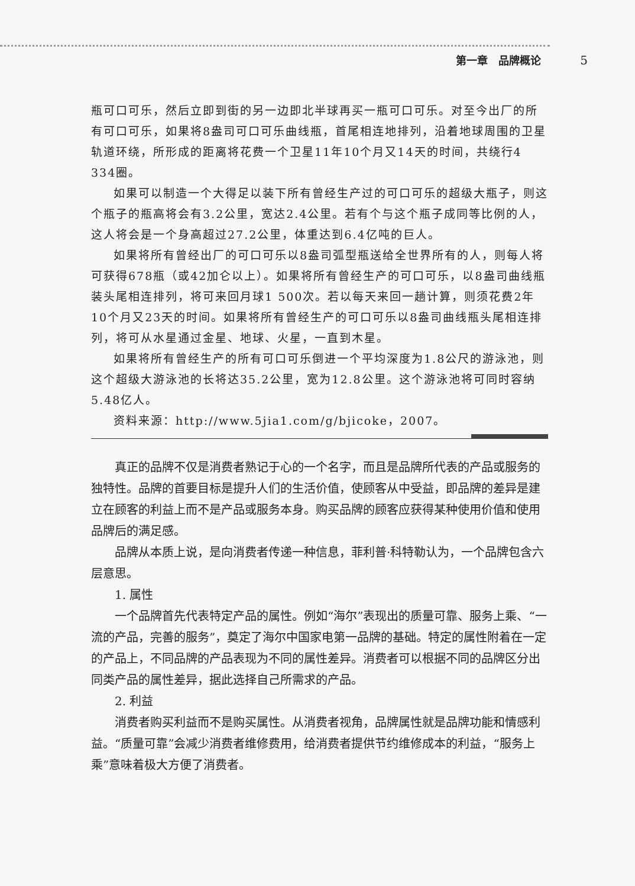第一章　品牌概论 5
瓶可口可乐，然后立即到街的另一边即北半球再买一瓶可口可乐。对至今出厂的所有可口可乐，如果将8盎司可口可乐曲线瓶，首尾相连地排列，沿着地球周围的卫星轨道环绕，所形成的距离将花费一个卫星11年10个月又14天的时间，共绕行4 334圈。
如果可以制造一个大得足以装下所有曾经生产过的可口可乐的超级大瓶子，则这个瓶子的瓶高将会有3.2公里，宽达2.4公里。若有个与这个瓶子成同等比例的人，这人将会是一个身高超过27.2公里，体重达到6.4亿吨的巨人。
如果将所有曾经出厂的可口可乐以8盎司弧型瓶送给全世界所有的人，则每人将可获得678瓶（或42加仑以上）。如果将所有曾经生产的可口可乐，以8盎司曲线瓶装头尾相连排列，将可来回月球1 500次。若以每天来回一趟计算，则须花费2年10个月又23天的时间。如果将所有曾经生产的可口可乐以8盎司曲线瓶头尾相连排列，将可从水星通过金星、地球、火星，一直到木星。
如果将所有曾经生产的所有可口可乐倒进一个平均深度为1.8公尺的游泳池，则这个超级大游泳池的长将达35.2公里，宽为12.8公里。这个游泳池将可同时容纳5.48亿人。
资料来源：http://www.5jia1.com/g/bjicoke，2007。
真正的品牌不仅是消费者熟记于心的一个名字，而且是品牌所代表的产品或服务的独特性。品牌的首要目标是提升人们的生活价值，使顾客从中受益，即品牌的差异是建立在顾客的利益上而不是产品或服务本身。购买品牌的顾客应获得某种使用价值和使用品牌后的满足感。
品牌从本质上说，是向消费者传递一种信息，菲利普·科特勒认为，一个品牌包含六层意思。
1. 属性
一个品牌首先代表特定产品的属性。例如“海尔”表现出的质量可靠、服务上乘、“一流的产品，完善的服务”，奠定了海尔中国家电第一品牌的基础。特定的属性附着在一定的产品上，不同品牌的产品表现为不同的属性差异。消费者可以根据不同的品牌区分出同类产品的属性差异，据此选择自己所需求的产品。
2. 利益
消费者购买利益而不是购买属性。从消费者视角，品牌属性就是品牌功能和情感利益。“质量可靠”会减少消费者维修费用，给消费者提供节约维修成本的利益，“服务上乘”意味着极大方便了消费者。